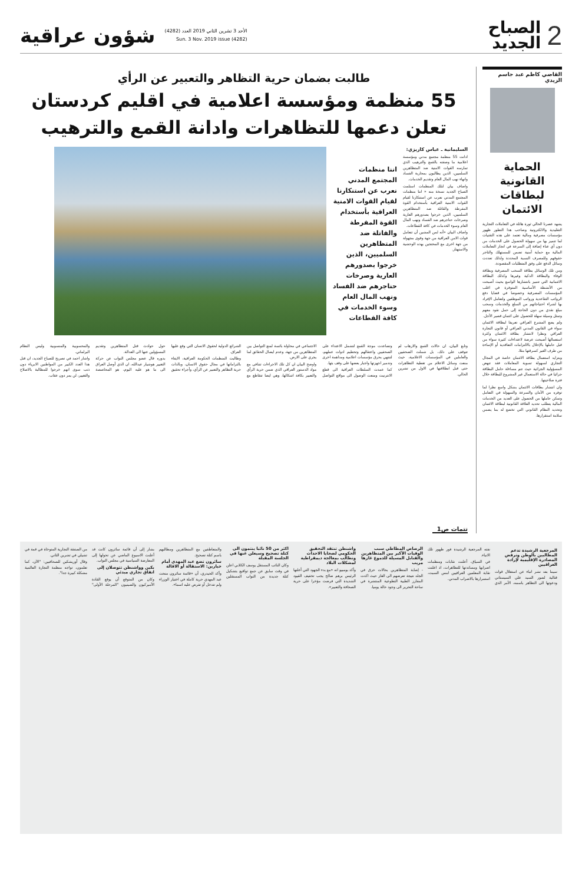2 الصباح
الجديد
الأحد 3 تشرين الثاني 2019 العدد (4282)
Sun. 3 Nov. 2019 issue (4282)
شؤون عراقية
القاضي كاظم عبد جاسم الزيدي
الحماية القانونية لبطاقات الائتمان
يشهد عصرنا الحالي ثورة هائلة في التعاملات التجارية التقليدية والالكترونية وصاحب هذا التطور ظهور مؤسسات مصرفية ومالية تعتمد على هذه التقنيات لما تتميز بها من سهولة الحصول على الخدمات من دون أي عناء إضافة إلى السرعة في انجاز التعاملات المالية مع حماية أمنية تضمن للمستهلك والتاجر حقوقهم وللمصرف النسبة المحددة ولذلك تعددت وسائل الدفع على وفق المتطلبات المقصودة.
ومن تلك الوسائل بطاقة السحب المصرفية وبطاقة الوفاء والبطاقة الذكية وغيرها وكذلك البطاقة الائتمانية التي تتميز بانتشارها الواسع بحيث أصبحت من الأنشطة الأساسية المتوفرة في اغلب المؤسسات المصرفية وخصوصا في قضايا دفع الرواتب التقاعدية ورواتب الموظفين ولتعامل الإفراد بها لشراء احتياجاتهم من السلع والخدمات وسحب مبلغ نقدي من دون الحاجة إلى حمل نقود معهم وتمثل وسيلة سهلة للحصول على ائتمان قصير الأجل.
ولم يضع المشرع العراقي تعريفا لبطاقة الائتمان سواء في القانون المدني العراقي أو قانون التجارة العراقي ونظرا لانتشار بطاقة الائتمان وكثرة استعمالها أصبحت عرضة لاعتداءات كثيرة سواء من قبل حاملها بالإخلال بالالتزامات التعاقدية أو الإساءة من طرف الغير كسرقتها مثلا.
وبتزايد استعمال بطاقة الائتمان خاصة في المجال التجاري لسهولة تسوية المعاملات فقد تنهض المسؤولية الجزائية حيث تتم مساءلة حامل البطاقة جزائيا في حالة الاستعمال غير المشروع للبطاقة خلال فترة صلاحيتها.
وان انتشار بطاقات الائتمان بشكل واسع نظرا لما توفره من الأمان والسرعة والسهولة في التعامل وتمكن حاملها من الحصول على العديد من الخدمات المالية يتطلب تحديد العلاقة القانونية لبطاقة الائتمان وتحديد النظام القانوني التي تخضع له بما يضمن سلامة استقرارها.
طالبت بضمان حرية التظاهر والتعبير عن الرأي
55 منظمة ومؤسسة اعلامية في اقليم كردستان
تعلن دعمها للتظاهرات وادانة القمع والترهيب
السليمانية ـ عباس كاريزي:
ادانت 55 منظمة مجتمع مدني ومؤسسة اعلامية ما وصفته بالقمع والترهيب الذي تمارسه القوات الامنية ضد المتظاهرين السلميين، الذين يطالبون بمحاربة الفساد وانهاء نهب المال العام وتقديم الخدمات.
واضاف بيان لتلك المنظمات استلمت الصباح الجديد نسخة منه « اننا منظمات المجتمع المدني نعرب عن استنكارنا لقيام القوات الامنية العراقية بأستخدام القوة المفرطة والقاتلة ضد المتظاهرين السلميين، الذين خرجوا بصدورهم العارية وصرخات حناجرهم ضد الفساد ونهب المال العام وسوء الخدمات في كافة القطاعات.
واضاف البيان «أنه لمن المشين أن تتعامل قوات الامن العراقية من جهة وقوى مجهولة من جهة اخرى مع المحتجين بهذه الوحشية والاستهتار.
اننا منظمات المجتمع المدني نعرب عن استنكارنا لقيام القوات الامنية العراقية بأستخدام القوة المفرطة والقاتلة ضد المتظاهرين السلميين، الذين خرجوا بصدورهم العارية وصرخات حناجرهم ضد الفساد ونهب المال العام وسوء الخدمات في كافة القطاعات
وتابع البيان، ان حالات القمع والارهاب لم تتوقف على ذلك، بل شملت الصحفيين والعاملين في المؤسسات الاعلامية، حيث منعت وسائل الاعلام من تغطية التظاهرات حتى قبل انطلاقتها في الاول من تشرين الحالي.
وتصاعدت موجة القمع لتشمل الاعتداء على الصحفيين واعتقالهم وتحطيم ادوات عملهم، لتنتهي بحرق مؤسسات اعلامية ومداهمة اخرى وتدمير اجهزتها واجبار بعضها على وقف بثها.
كما عمدت السلطات العراقية الى قطع الانترنيت ومنعت الوصول الى مواقع التواصل الاجتماعي في محاولة بائسة لمنع التواصل بين المتظاهرين من جهة، وعدم ايصال الحقائق لما يجري على الارض.
واوضح البيان ان كل تلك الاجراءات تتنافى مع مواد الدستور العراقي الذي ضمن حرية الرأي والتعبير بكافة اشكالها، وهي ايضا تتقاطع مع الشرائع الدولية لحقوق الانسان التي وقع عليها العراق.
وطالبت المنظمات الحكومة العراقية، الايفاء بالتزاماتها في مجال حقوق الانسان، وبالذات حرية التظاهر والتعبير عن الرأي، وأجراء تحقيق حول حوادث قتل المتظاهرين وتقديم المسؤولين عنها الى العدالة.
بدوره قال عضو مجلس النواب عن حركة التغيير هوشيار عبدالله، ان الذي أوصل العراق الى ما هو عليه اليوم، هو المحاصصة والمحسوبية والمنسوبية وليس النظام البرلماني.
واشار احمد في تصريح للصباح الجديد، ان قتل هذا العدد الكبير من المواطنين الابرياء دون ذنب سوى انهم خرجوا للمطالبة بالاصلاح والتغيير، لن يمر دون عقاب.
تتمات ص1
المرجعية الرشيدة تدعم المطالبين بالوطن وترفض المصادرة الإقليمية لإرادة العراقيين
سيما بعد نشر انباء عن استغلال قوات قتالية لصور السيد علي السيستاني ودعوتها الى التظاهر باسمه، الأمر الذي نفته المرجعية الرشيدة فور ظهور تلك الانباء.
في السياق، أعلنت نقابات ومنظمات اضرابها ومساندتها للتظاهرات، اذ اعلنت نقابة المعلمين العراقيين امس السبت، استمرارها بالاضراب المدني.
الرصاص المطاطي سبب الوفيات الأكبر بين المتظاهرين والقنابل المسيلة للدموع غازها مريب
- إصابة المتظاهرين بحالات حرق في الجلد نتيجة تعرضهم الى الغاز حيث اكدت المفارز الطبية التطوعية المنتشرة في ساحة التحرير الى وجود حالة يوميا.
واشنطن تنتقد التحقيق الحكومي لضحايا الاحداث وتطالب بمعالجة ديمقراطية لمشكلات البلاد
وأكد بومبيو انه «مع بدء الجهود التي أعلنها الرئيس برهم صالح يجب تخفيف القيود الشديدة التي فرضت مؤخرا على حرية الصحافة والتعبير».
اكثر من 50 نائبا ينتمون الى كتلة تصحيح وسيعلن عنها في الجلسة المقبلة
وكان النائب المستقل يوسف الكلابي اعلن في وقت سابق عن جمع تواقيع بتشكيل كتلة جديدة من النواب المستقلين والمتعاطفين مع المتظاهرين ومطالبهم باسم كتلة تصحيح.
سائرون تضع عبد المهدي أمام خيارين: الاستقالة أو الاقالة
وأكد الحيدري، أن «قائمة سائرون منحت عبد المهدي حرية كاملة في اختيار الوزراء ولم تتدخل أو تفرض عليه اسما».
بشار إلى أن قائمة سائرون كانت قد أعلنت الاسبوع الماضي عن تحولها إلى المعارضة السياسية في مجلس النواب.
بكين وواشنطن تتوصلان إلى اتفاق تجاري مبدئي
وكان من المتوقع أن يوقع القادة الأميركيون والصينيون "المرحلة الأولى" من الصفقة التجارية المتوخاة في قمة في تشيلي في تشرين الثاني.
وقال أوريشكين للصحافيين: "الآن، كما تعلمون، تواجه منظمة التجارة العالمية مشكلة كبيرة جدا".